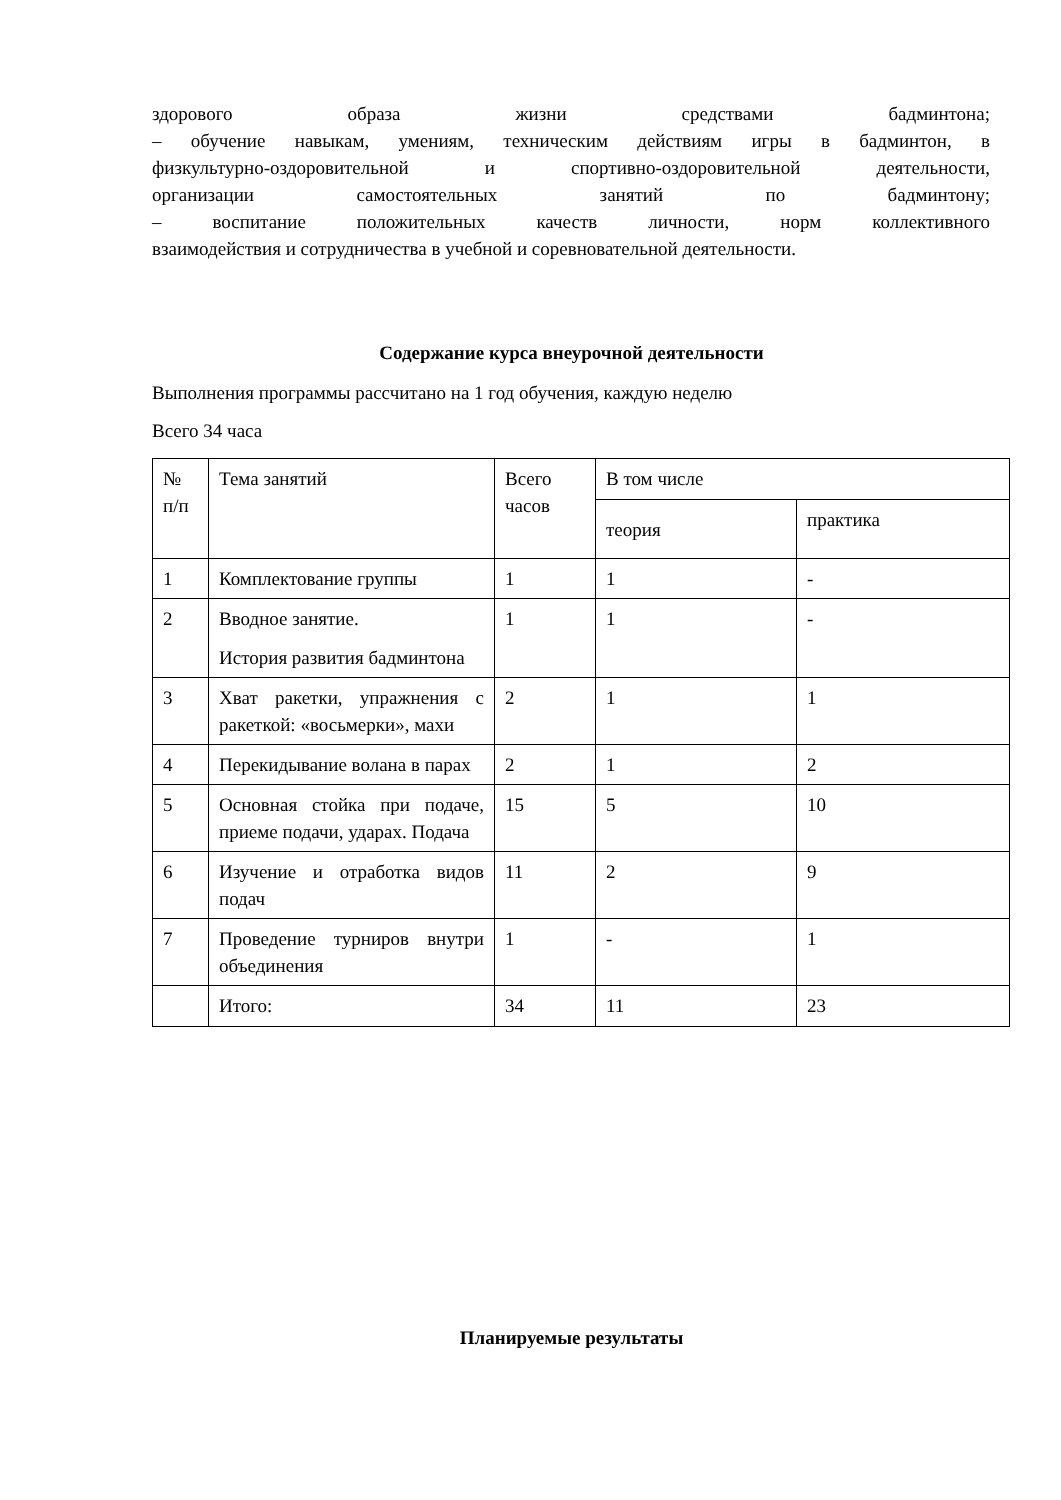здорового образа жизни средствами бадминтона;
– обучение навыкам, умениям, техническим действиям игры в бадминтон, в
физкультурно-оздоровительной и спортивно-оздоровительной деятельности,
организации самостоятельных занятий по бадминтону;
– воспитание положительных качеств личности, норм коллективного
взаимодействия и сотрудничества в учебной и соревновательной деятельности.
Содержание курса внеурочной деятельности
Выполнения программы рассчитано на 1 год обучения, каждую неделю
Всего 34 часа
| № п/п | Тема занятий | Всего часов | В том числе | |
| | | | теория | практика |
| 1 | Комплектование группы | 1 | 1 | - |
| 2 | Вводное занятие. История развития бадминтона | 1 | 1 | - |
| 3 | Хват ракетки, упражнения с ракеткой: «восьмерки», махи | 2 | 1 | 1 |
| 4 | Перекидывание волана в парах | 2 | 1 | 2 |
| 5 | Основная стойка при подаче, приеме подачи, ударах. Подача | 15 | 5 | 10 |
| 6 | Изучение и отработка видов подач | 11 | 2 | 9 |
| 7 | Проведение турниров внутри объединения | 1 | - | 1 |
| | Итого: | 34 | 11 | 23 |
Планируемые результаты